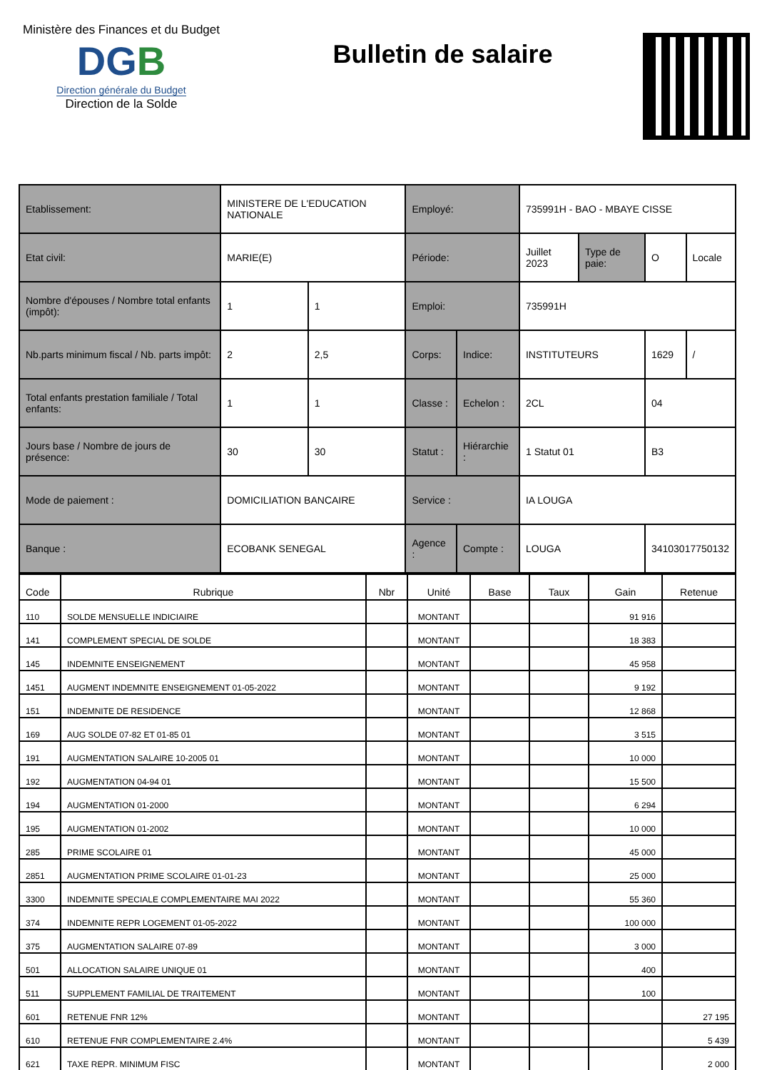Ministère des Finances et du Budget
DGB
Direction générale du Budget
Direction de la Solde
Bulletin de salaire
| Etablissement: | MINISTERE DE L'EDUCATION NATIONALE | | Employé: | | 735991H - BAO - MBAYE CISSE | | | |
| Etat civil: | MARIE(E) | | Période: | | Juillet 2023 | Type de paie: | O | Locale |
| Nombre d'épouses / Nombre total enfants (impôt): | 1 | 1 | Emploi: | | 735991H | | | |
| Nb.parts minimum fiscal / Nb. parts impôt: | 2 | 2,5 | Corps: | Indice: | INSTITUTEURS | | 1629 | / |
| Total enfants prestation familiale / Total enfants: | 1 | 1 | Classe : | Echelon : | 2CL | | 04 | |
| Jours base / Nombre de jours de présence: | 30 | 30 | Statut : | Hiérarchie : | 1 Statut 01 | | B3 | |
| Mode de paiement : | DOMICILIATION BANCAIRE | | Service : | | IA LOUGA | | | |
| Banque : | ECOBANK SENEGAL | | Agence : | Compte : | LOUGA | | 34103017750132 | |
| Code | Rubrique | Nbr | Unité | Base | Taux | Gain | Retenue |
| --- | --- | --- | --- | --- | --- | --- | --- |
| 110 | SOLDE MENSUELLE INDICIAIRE | | MONTANT | | | 91 916 | |
| 141 | COMPLEMENT SPECIAL DE SOLDE | | MONTANT | | | 18 383 | |
| 145 | INDEMNITE ENSEIGNEMENT | | MONTANT | | | 45 958 | |
| 1451 | AUGMENT INDEMNITE ENSEIGNEMENT 01-05-2022 | | MONTANT | | | 9 192 | |
| 151 | INDEMNITE DE RESIDENCE | | MONTANT | | | 12 868 | |
| 169 | AUG SOLDE 07-82 ET 01-85 01 | | MONTANT | | | 3 515 | |
| 191 | AUGMENTATION SALAIRE 10-2005 01 | | MONTANT | | | 10 000 | |
| 192 | AUGMENTATION 04-94 01 | | MONTANT | | | 15 500 | |
| 194 | AUGMENTATION 01-2000 | | MONTANT | | | 6 294 | |
| 195 | AUGMENTATION 01-2002 | | MONTANT | | | 10 000 | |
| 285 | PRIME SCOLAIRE 01 | | MONTANT | | | 45 000 | |
| 2851 | AUGMENTATION PRIME SCOLAIRE 01-01-23 | | MONTANT | | | 25 000 | |
| 3300 | INDEMNITE SPECIALE COMPLEMENTAIRE MAI 2022 | | MONTANT | | | 55 360 | |
| 374 | INDEMNITE REPR LOGEMENT 01-05-2022 | | MONTANT | | | 100 000 | |
| 375 | AUGMENTATION SALAIRE 07-89 | | MONTANT | | | 3 000 | |
| 501 | ALLOCATION SALAIRE UNIQUE 01 | | MONTANT | | | 400 | |
| 511 | SUPPLEMENT FAMILIAL DE TRAITEMENT | | MONTANT | | | 100 | |
| 601 | RETENUE FNR 12% | | MONTANT | | | | 27 195 |
| 610 | RETENUE FNR COMPLEMENTAIRE 2.4% | | MONTANT | | | | 5 439 |
| 621 | TAXE REPR. MINIMUM FISC | | MONTANT | | | | 2 000 |